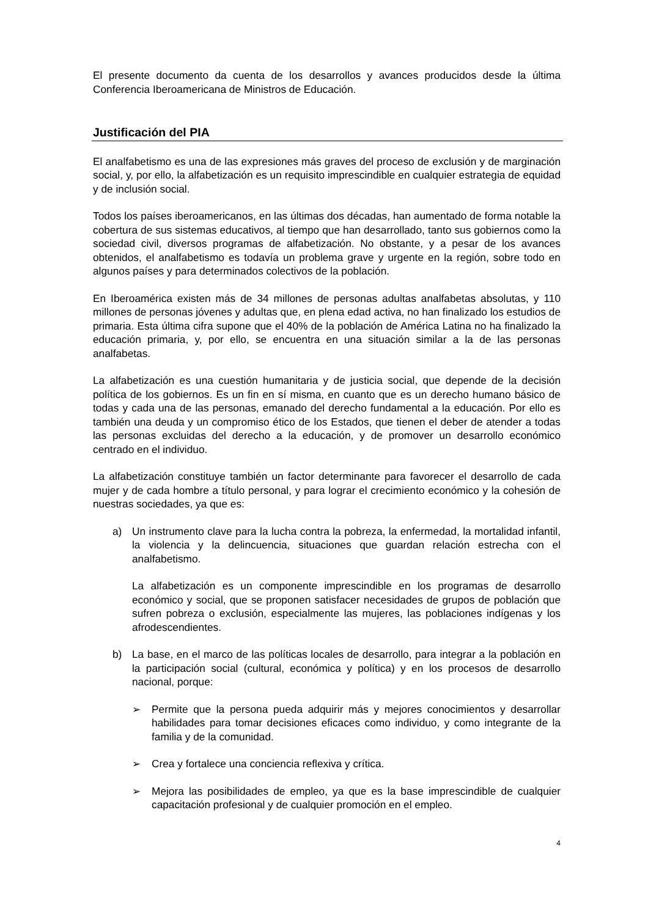El presente documento da cuenta de los desarrollos y avances producidos desde la última Conferencia Iberoamericana de Ministros de Educación.
Justificación del PIA
El analfabetismo es una de las expresiones más graves del proceso de exclusión y de marginación social, y, por ello, la alfabetización es un requisito imprescindible en cualquier estrategia de equidad y de inclusión social.
Todos los países iberoamericanos, en las últimas dos décadas, han aumentado de forma notable la cobertura de sus sistemas educativos, al tiempo que han desarrollado, tanto sus gobiernos como la sociedad civil, diversos programas de alfabetización. No obstante, y a pesar de los avances obtenidos, el analfabetismo es todavía un problema grave y urgente en la región, sobre todo en algunos países y para determinados colectivos de la población.
En Iberoamérica existen más de 34 millones de personas adultas analfabetas absolutas, y 110 millones de personas jóvenes y adultas que, en plena edad activa, no han finalizado los estudios de primaria. Esta última cifra supone que el 40% de la población de América Latina no ha finalizado la educación primaria, y, por ello, se encuentra en una situación similar a la de las personas analfabetas.
La alfabetización es una cuestión humanitaria y de justicia social, que depende de la decisión política de los gobiernos. Es un fin en sí misma, en cuanto que es un derecho humano básico de todas y cada una de las personas, emanado del derecho fundamental a la educación. Por ello es también una deuda y un compromiso ético de los Estados, que tienen el deber de atender a todas las personas excluidas del derecho a la educación, y de promover un desarrollo económico centrado en el individuo.
La alfabetización constituye también un factor determinante para favorecer el desarrollo de cada mujer y de cada hombre a título personal, y para lograr el crecimiento económico y la cohesión de nuestras sociedades, ya que es:
a) Un instrumento clave para la lucha contra la pobreza, la enfermedad, la mortalidad infantil, la violencia y la delincuencia, situaciones que guardan relación estrecha con el analfabetismo.
La alfabetización es un componente imprescindible en los programas de desarrollo económico y social, que se proponen satisfacer necesidades de grupos de población que sufren pobreza o exclusión, especialmente las mujeres, las poblaciones indígenas y los afrodescendientes.
b) La base, en el marco de las políticas locales de desarrollo, para integrar a la población en la participación social (cultural, económica y política) y en los procesos de desarrollo nacional, porque:
➢ Permite que la persona pueda adquirir más y mejores conocimientos y desarrollar habilidades para tomar decisiones eficaces como individuo, y como integrante de la familia y de la comunidad.
➢ Crea y fortalece una conciencia reflexiva y crítica.
➢ Mejora las posibilidades de empleo, ya que es la base imprescindible de cualquier capacitación profesional y de cualquier promoción en el empleo.
4